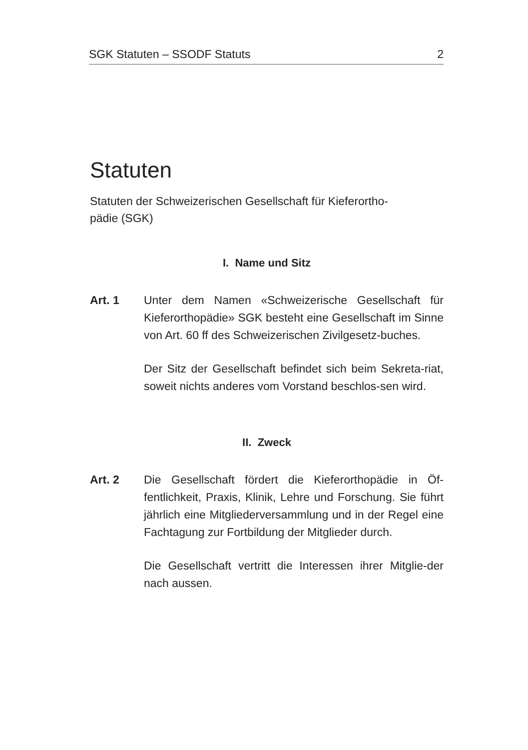SGK Statuten – SSODF Statuts 2
Statuten
Statuten der Schweizerischen Gesellschaft für Kieferortho-
pädie (SGK)
I. Name und Sitz
Art. 1 Unter dem Namen «Schweizerische Gesellschaft für Kieferorthopädie» SGK besteht eine Gesellschaft im Sinne von Art. 60 ff des Schweizerischen Zivilgesetz-buches.
Der Sitz der Gesellschaft befindet sich beim Sekreta-riat, soweit nichts anderes vom Vorstand beschlos-sen wird.
II. Zweck
Art. 2 Die Gesellschaft fördert die Kieferorthopädie in Öf-fentlichkeit, Praxis, Klinik, Lehre und Forschung. Sie führt jährlich eine Mitgliederversammlung und in der Regel eine Fachtagung zur Fortbildung der Mitglieder durch.
Die Gesellschaft vertritt die Interessen ihrer Mitglie-der nach aussen.